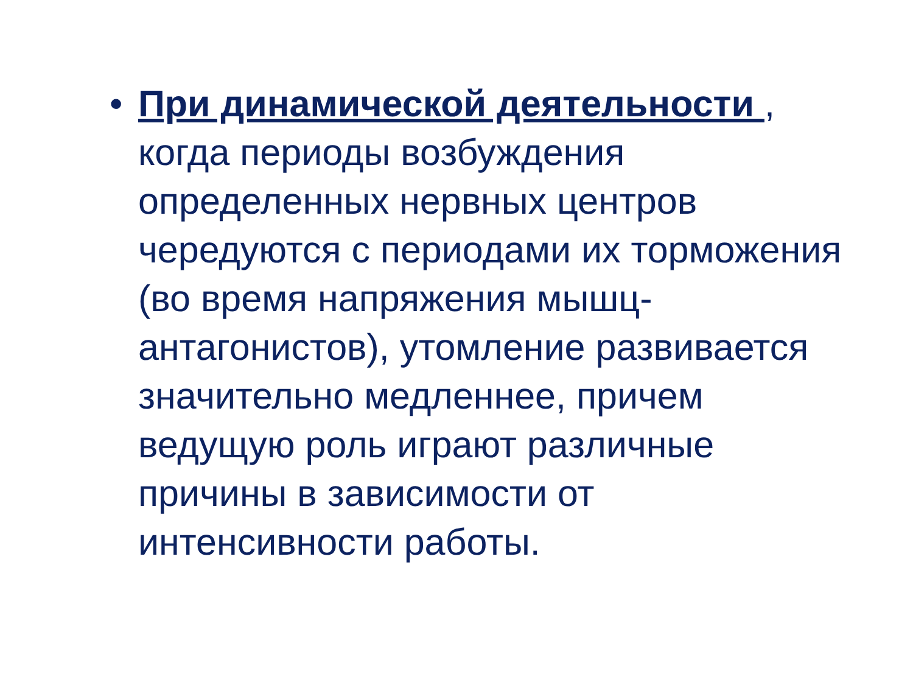• При динамической деятельности , когда периоды возбуждения определенных нервных центров чередуются с периодами их торможения (во время напряжения мышц-антагонистов), утомление развивается значительно медленнее, причем ведущую роль играют различные причины в зависимости от интенсивности работы.